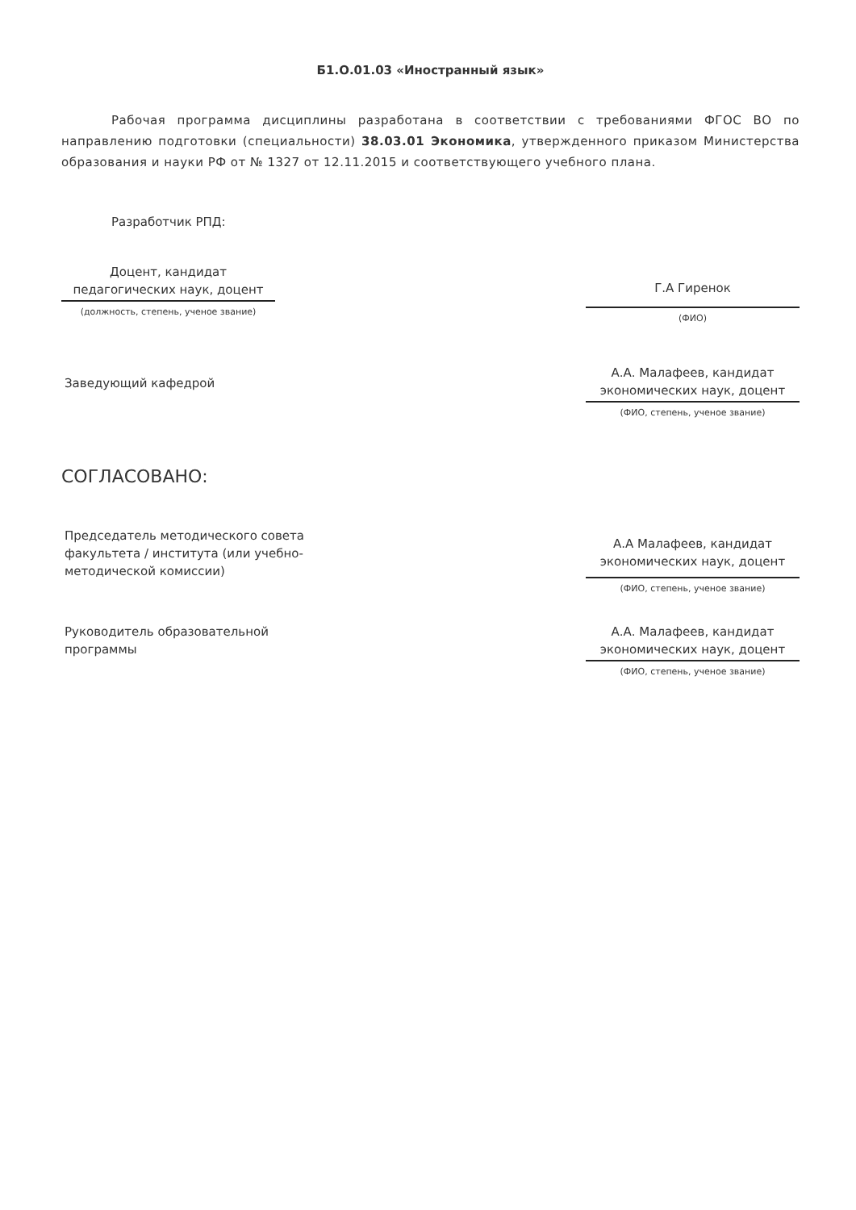Б1.О.01.03 «Иностранный язык»
Рабочая программа дисциплины разработана в соответствии с требованиями ФГОС ВО по направлению подготовки (специальности) 38.03.01 Экономика, утвержденного приказом Министерства образования и науки РФ от № 1327 от 12.11.2015 и соответствующего учебного плана.
Разработчик РПД:
Доцент, кандидат педагогических наук, доцент
(должность, степень, ученое звание)
Г.А Гиренок
(ФИО)
Заведующий кафедрой
А.А. Малафеев, кандидат экономических наук, доцент
(ФИО, степень, ученое звание)
СОГЛАСОВАНО:
Председатель методического совета факультета / института (или учебно-методической комиссии)
А.А Малафеев, кандидат экономических наук, доцент
(ФИО, степень, ученое звание)
Руководитель образовательной программы
А.А. Малафеев, кандидат экономических наук, доцент
(ФИО, степень, ученое звание)